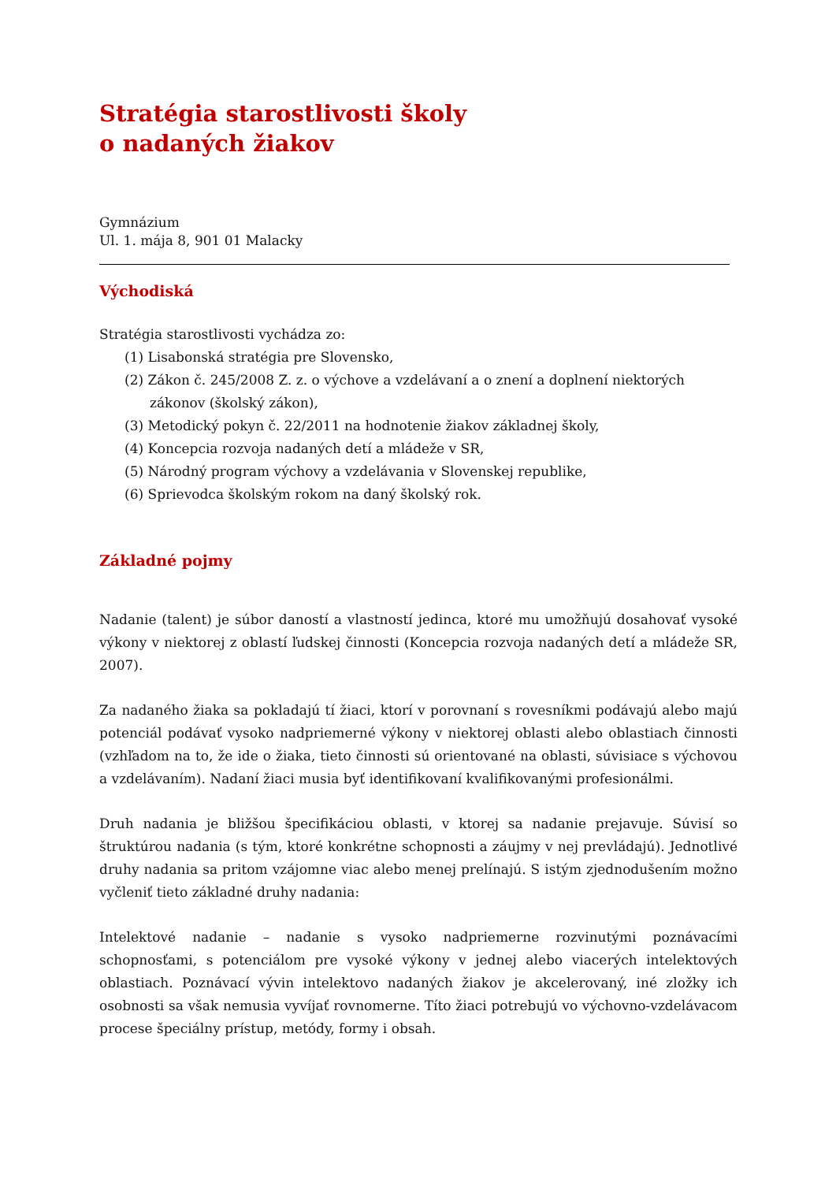Stratégia starostlivosti školy
o nadaných žiakov
Gymnázium
Ul. 1. mája 8, 901 01 Malacky
Východiská
Stratégia starostlivosti vychádza zo:
(1) Lisabonská stratégia pre Slovensko,
(2) Zákon č. 245/2008 Z. z. o výchove a vzdelávaní a o znení a doplnení niektorých zákonov (školský zákon),
(3) Metodický pokyn č. 22/2011 na hodnotenie žiakov základnej školy,
(4) Koncepcia rozvoja nadaných detí a mládeže v SR,
(5) Národný program výchovy a vzdelávania v Slovenskej republike,
(6) Sprievodca školským rokom na daný školský rok.
Základné pojmy
Nadanie (talent) je súbor daností a vlastností jedinca, ktoré mu umožňujú dosahovať vysoké výkony v niektorej z oblastí ľudskej činnosti (Koncepcia rozvoja nadaných detí a mládeže SR, 2007).
Za nadaného žiaka sa pokladajú tí žiaci, ktorí v porovnaní s rovesníkmi podávajú alebo majú potenciál podávať vysoko nadpriemerné výkony v niektorej oblasti alebo oblastiach činnosti (vzhľadom na to, že ide o žiaka, tieto činnosti sú orientované na oblasti, súvisiace s výchovou a vzdelávaním). Nadaní žiaci musia byť identifikovaní kvalifikovanými profesionálmi.
Druh nadania je bližšou špecifikáciou oblasti, v ktorej sa nadanie prejavuje. Súvisí so štruktúrou nadania (s tým, ktoré konkrétne schopnosti a záujmy v nej prevládajú). Jednotlivé druhy nadania sa pritom vzájomne viac alebo menej prelínajú. S istým zjednodušením možno vyčleniť tieto základné druhy nadania:
Intelektové nadanie – nadanie s vysoko nadpriemerne rozvinutými poznávacími schopnosťami, s potenciálom pre vysoké výkony v jednej alebo viacerých intelektových oblastiach. Poznávací vývin intelektovo nadaných žiakov je akcelerovaný, iné zložky ich osobnosti sa však nemusia vyvíjať rovnomerne. Títo žiaci potrebujú vo výchovno-vzdelávacom procese špeciálny prístup, metódy, formy i obsah.